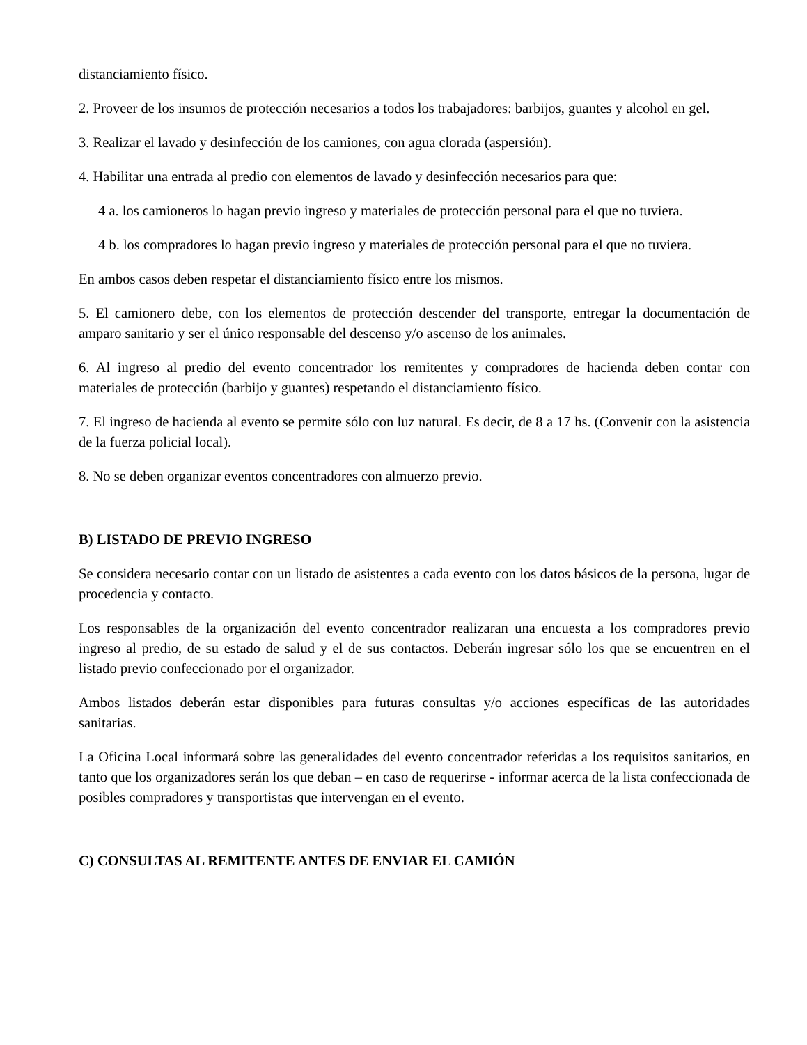distanciamiento físico.
2. Proveer de los insumos de protección necesarios a todos los trabajadores: barbijos, guantes y alcohol en gel.
3. Realizar el lavado y desinfección de los camiones, con agua clorada (aspersión).
4. Habilitar una entrada al predio con elementos de lavado y desinfección necesarios para que:
4 a. los camioneros lo hagan previo ingreso y materiales de protección personal para el que no tuviera.
4 b. los compradores lo hagan previo ingreso y materiales de protección personal para el que no tuviera.
En ambos casos deben respetar el distanciamiento físico entre los mismos.
5. El camionero debe, con los elementos de protección descender del transporte, entregar la documentación de amparo sanitario y ser el único responsable del descenso y/o ascenso de los animales.
6. Al ingreso al predio del evento concentrador los remitentes y compradores de hacienda deben contar con materiales de protección (barbijo y guantes) respetando el distanciamiento físico.
7. El ingreso de hacienda al evento se permite sólo con luz natural. Es decir, de 8 a 17 hs. (Convenir con la asistencia de la fuerza policial local).
8. No se deben organizar eventos concentradores con almuerzo previo.
B) LISTADO DE PREVIO INGRESO
Se considera necesario contar con un listado de asistentes a cada evento con los datos básicos de la persona, lugar de procedencia y contacto.
Los responsables de la organización del evento concentrador realizaran una encuesta a los compradores previo ingreso al predio, de su estado de salud y el de sus contactos. Deberán ingresar sólo los que se encuentren en el listado previo confeccionado por el organizador.
Ambos listados deberán estar disponibles para futuras consultas y/o acciones específicas de las autoridades sanitarias.
La Oficina Local informará sobre las generalidades del evento concentrador referidas a los requisitos sanitarios, en tanto que los organizadores serán los que deban – en caso de requerirse - informar acerca de la lista confeccionada de posibles compradores y transportistas que intervengan en el evento.
C) CONSULTAS AL REMITENTE ANTES DE ENVIAR EL CAMIÓN